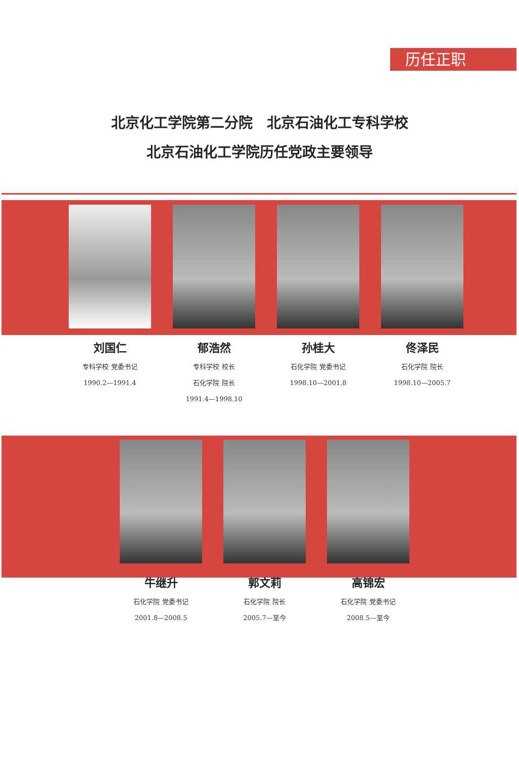历任正职
北京化工学院第二分院　北京石油化工专科学校
北京石油化工学院历任党政主要领导
刘国仁
专科学校 党委书记
1990.2—1991.4
郁浩然
专科学校 校长
石化学院 院长
1991.4—1998.10
孙桂大
石化学院 党委书记
1998.10—2001.8
佟泽民
石化学院 院长
1998.10—2005.7
牛继升
石化学院 党委书记
2001.8—2008.5
郭文莉
石化学院 院长
2005.7—至今
高锦宏
石化学院 党委书记
2008.5—至今